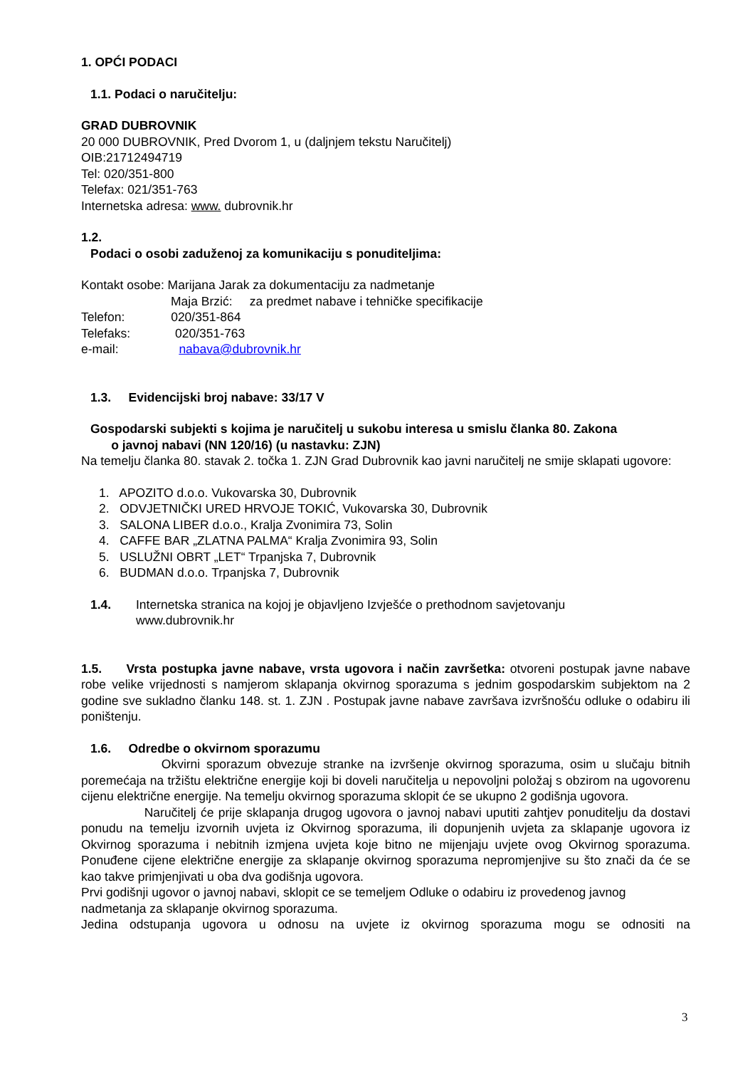1. OPĆI PODACI
1.1. Podaci o naručitelju:
GRAD DUBROVNIK
20 000 DUBROVNIK, Pred Dvorom 1, u (daljnjem tekstu Naručitelj)
OIB:21712494719
Tel: 020/351-800
Telefax: 021/351-763
Internetska adresa: www. dubrovnik.hr
1.2.
Podaci o osobi zaduženoj za komunikaciju s ponuditeljima:
Kontakt osobe: Marijana Jarak za dokumentaciju za nadmetanje
Maja Brzić: za predmet nabave i tehničke specifikacije
Telefon: 020/351-864
Telefaks: 020/351-763
e-mail: nabava@dubrovnik.hr
1.3. Evidencijski broj nabave: 33/17 V
Gospodarski subjekti s kojima je naručitelj u sukobu interesa u smislu članka 80. Zakona
o javnoj nabavi (NN 120/16) (u nastavku: ZJN)
Na temelju članka 80. stavak 2. točka 1. ZJN Grad Dubrovnik kao javni naručitelj ne smije sklapati ugovore:
1. APOZITO d.o.o. Vukovarska 30, Dubrovnik
2. ODVJETNIČKI URED HRVOJE TOKIĆ, Vukovarska 30, Dubrovnik
3. SALONA LIBER d.o.o., Kralja Zvonimira 73, Solin
4. CAFFE BAR „ZLATNA PALMA“ Kralja Zvonimira 93, Solin
5. USLUŽNI OBRT „LET“ Trpanjska 7, Dubrovnik
6. BUDMAN d.o.o. Trpanjska 7, Dubrovnik
1.4. Internetska stranica na kojoj je objavljeno Izvješće o prethodnom savjetovanju
www.dubrovnik.hr
1.5. Vrsta postupka javne nabave, vrsta ugovora i način završetka: otvoreni postupak javne nabave robe velike vrijednosti s namjerom sklapanja okvirnog sporazuma s jednim gospodarskim subjektom na 2 godine sve sukladno članku 148. st. 1. ZJN . Postupak javne nabave završava izvršnošću odluke o odabiru ili poništenju.
1.6. Odredbe o okvirnom sporazumu
Okvirni sporazum obvezuje stranke na izvršenje okvirnog sporazuma, osim u slučaju bitnih poremećaja na tržištu električne energije koji bi doveli naručitelja u nepovoljni položaj s obzirom na ugovorenu cijenu električne energije. Na temelju okvirnog sporazuma sklopit će se ukupno 2 godišnja ugovora.
Naručitelj će prije sklapanja drugog ugovora o javnoj nabavi uputiti zahtjev ponuditelju da dostavi ponudu na temelju izvornih uvjeta iz Okvirnog sporazuma, ili dopunjenih uvjeta za sklapanje ugovora iz Okvirnog sporazuma i nebitnih izmjena uvjeta koje bitno ne mijenjaju uvjete ovog Okvirnog sporazuma. Ponuđene cijene električne energije za sklapanje okvirnog sporazuma nepromjenjive su što znači da će se kao takve primjenjivati u oba dva godišnja ugovora.
Prvi godišnji ugovor o javnoj nabavi, sklopit ce se temeljem Odluke o odabiru iz provedenog javnog nadmetanja za sklapanje okvirnog sporazuma.
Jedina odstupanja ugovora u odnosu na uvjete iz okvirnog sporazuma mogu se odnositi na
3